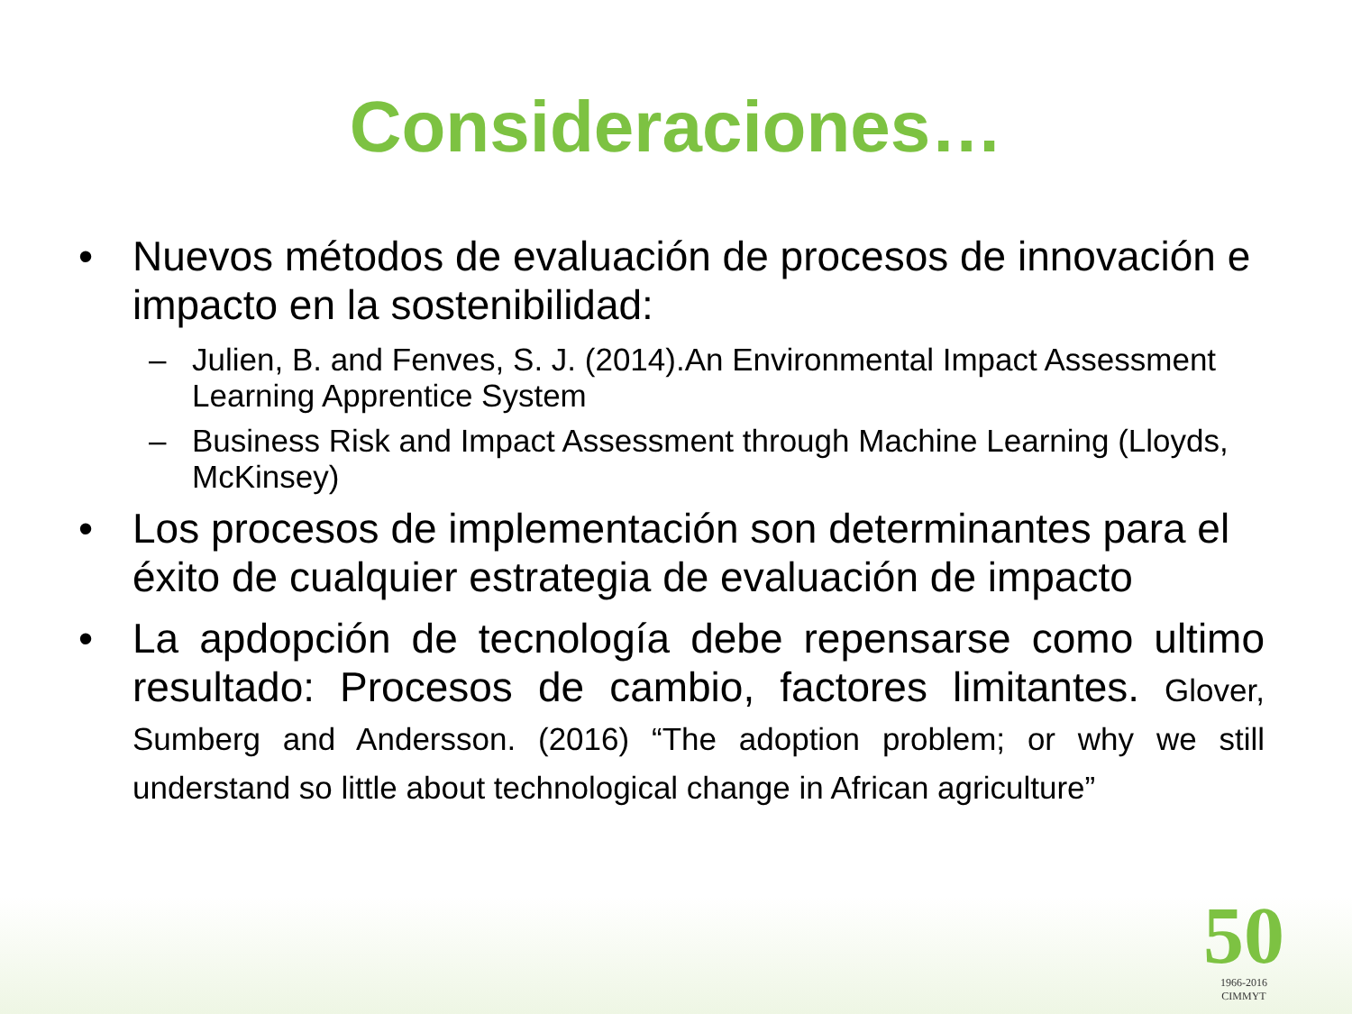Consideraciones…
• Nuevos métodos de evaluación de procesos de innovación e impacto en la sostenibilidad:
– Julien, B. and Fenves, S. J. (2014).An Environmental Impact Assessment Learning Apprentice System
– Business Risk and Impact Assessment through Machine Learning (Lloyds, McKinsey)
• Los procesos de implementación son determinantes para el éxito de cualquier estrategia de evaluación de impacto
• La apdopción de tecnología debe repensarse como ultimo resultado: Procesos de cambio, factores limitantes. Glover, Sumberg and Andersson. (2016) “The adoption problem; or why we still understand so little about technological change in African agriculture”
50
1966-2016
CIMMYT